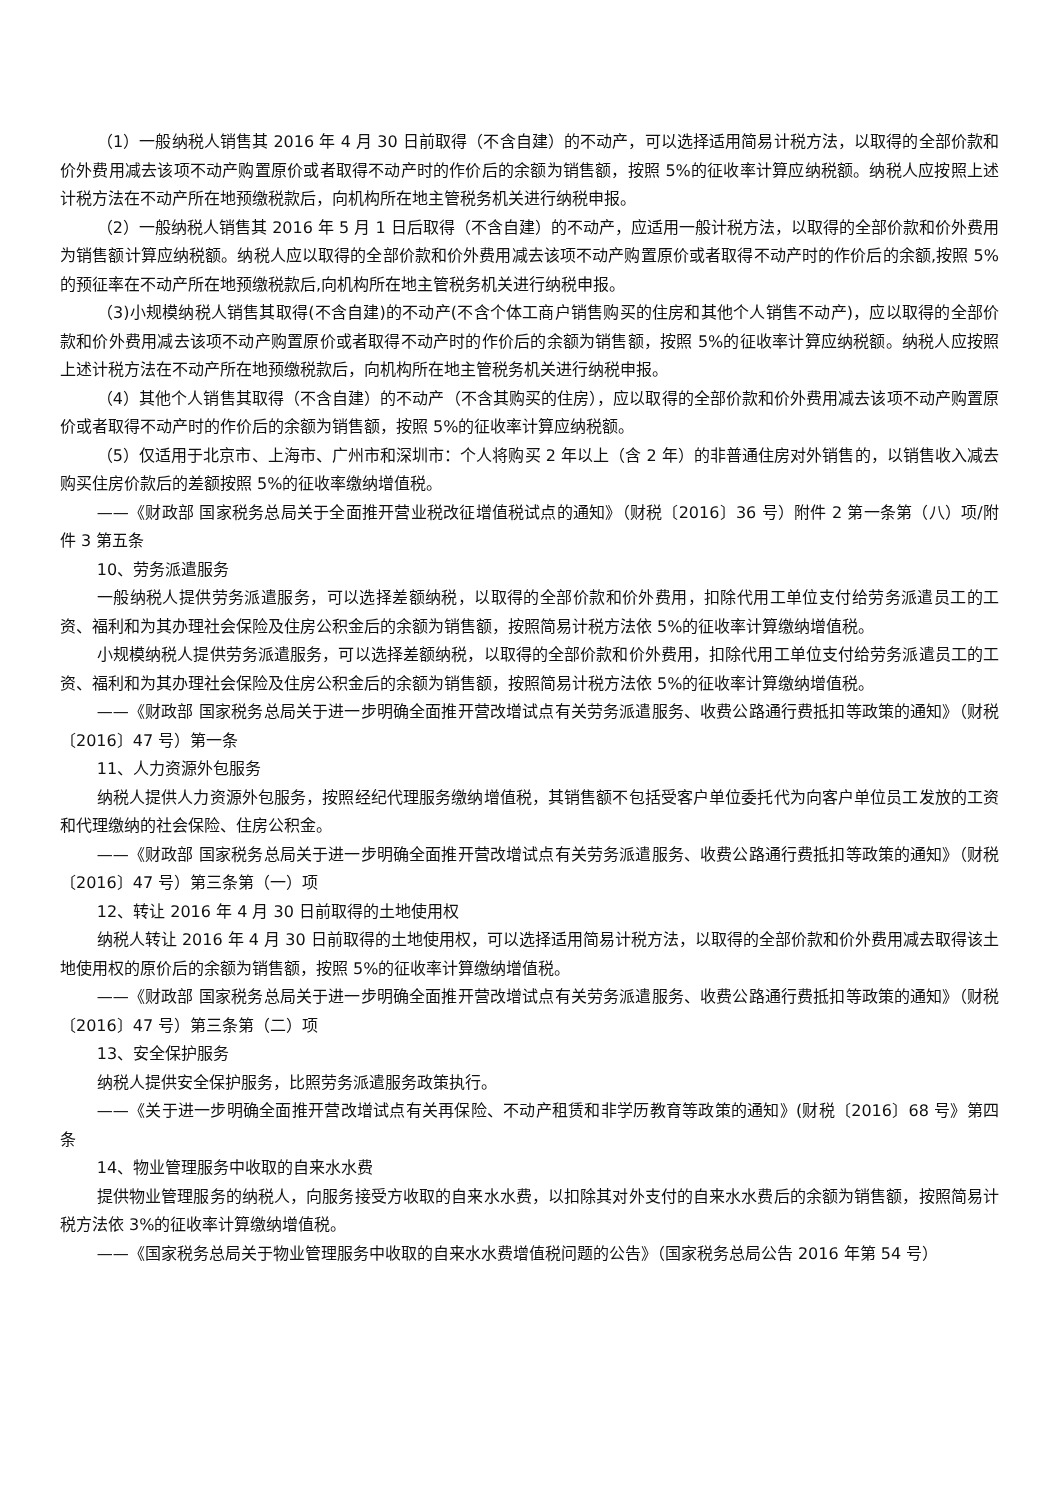（1）一般纳税人销售其 2016 年 4 月 30 日前取得（不含自建）的不动产，可以选择适用简易计税方法，以取得的全部价款和价外费用减去该项不动产购置原价或者取得不动产时的作价后的余额为销售额，按照 5%的征收率计算应纳税额。纳税人应按照上述计税方法在不动产所在地预缴税款后，向机构所在地主管税务机关进行纳税申报。
（2）一般纳税人销售其 2016 年 5 月 1 日后取得（不含自建）的不动产，应适用一般计税方法，以取得的全部价款和价外费用为销售额计算应纳税额。纳税人应以取得的全部价款和价外费用减去该项不动产购置原价或者取得不动产时的作价后的余额,按照 5%的预征率在不动产所在地预缴税款后,向机构所在地主管税务机关进行纳税申报。
（3)小规模纳税人销售其取得(不含自建)的不动产(不含个体工商户销售购买的住房和其他个人销售不动产)，应以取得的全部价款和价外费用减去该项不动产购置原价或者取得不动产时的作价后的余额为销售额，按照 5%的征收率计算应纳税额。纳税人应按照上述计税方法在不动产所在地预缴税款后，向机构所在地主管税务机关进行纳税申报。
（4）其他个人销售其取得（不含自建）的不动产（不含其购买的住房），应以取得的全部价款和价外费用减去该项不动产购置原价或者取得不动产时的作价后的余额为销售额，按照 5%的征收率计算应纳税额。
（5）仅适用于北京市、上海市、广州市和深圳市：个人将购买 2 年以上（含 2 年）的非普通住房对外销售的，以销售收入减去购买住房价款后的差额按照 5%的征收率缴纳增值税。
——《财政部 国家税务总局关于全面推开营业税改征增值税试点的通知》（财税〔2016〕36 号）附件 2 第一条第（八）项/附件 3 第五条
10、劳务派遣服务
一般纳税人提供劳务派遣服务，可以选择差额纳税，以取得的全部价款和价外费用，扣除代用工单位支付给劳务派遣员工的工资、福利和为其办理社会保险及住房公积金后的余额为销售额，按照简易计税方法依 5%的征收率计算缴纳增值税。
小规模纳税人提供劳务派遣服务，可以选择差额纳税，以取得的全部价款和价外费用，扣除代用工单位支付给劳务派遣员工的工资、福利和为其办理社会保险及住房公积金后的余额为销售额，按照简易计税方法依 5%的征收率计算缴纳增值税。
——《财政部 国家税务总局关于进一步明确全面推开营改增试点有关劳务派遣服务、收费公路通行费抵扣等政策的通知》（财税〔2016〕47 号）第一条
11、人力资源外包服务
纳税人提供人力资源外包服务，按照经纪代理服务缴纳增值税，其销售额不包括受客户单位委托代为向客户单位员工发放的工资和代理缴纳的社会保险、住房公积金。
——《财政部 国家税务总局关于进一步明确全面推开营改增试点有关劳务派遣服务、收费公路通行费抵扣等政策的通知》（财税〔2016〕47 号）第三条第（一）项
12、转让 2016 年 4 月 30 日前取得的土地使用权
纳税人转让 2016 年 4 月 30 日前取得的土地使用权，可以选择适用简易计税方法，以取得的全部价款和价外费用减去取得该土地使用权的原价后的余额为销售额，按照 5%的征收率计算缴纳增值税。
——《财政部 国家税务总局关于进一步明确全面推开营改增试点有关劳务派遣服务、收费公路通行费抵扣等政策的通知》（财税〔2016〕47 号）第三条第（二）项
13、安全保护服务
纳税人提供安全保护服务，比照劳务派遣服务政策执行。
——《关于进一步明确全面推开营改增试点有关再保险、不动产租赁和非学历教育等政策的通知》(财税〔2016〕68 号》第四条
14、物业管理服务中收取的自来水水费
提供物业管理服务的纳税人，向服务接受方收取的自来水水费，以扣除其对外支付的自来水水费后的余额为销售额，按照简易计税方法依 3%的征收率计算缴纳增值税。
——《国家税务总局关于物业管理服务中收取的自来水水费增值税问题的公告》（国家税务总局公告 2016 年第 54 号）